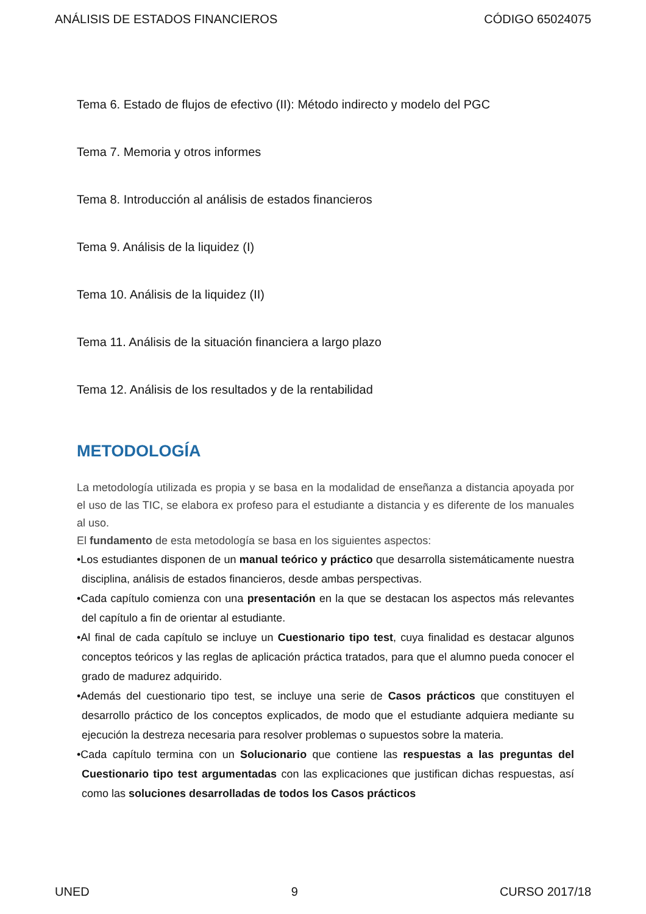ANÁLISIS DE ESTADOS FINANCIEROS CÓDIGO 65024075
Tema 6. Estado de flujos de efectivo (II): Método indirecto y modelo del PGC
Tema 7. Memoria y otros informes
Tema 8. Introducción al análisis de estados financieros
Tema 9. Análisis de la liquidez (I)
Tema 10. Análisis de la liquidez (II)
Tema 11. Análisis de la situación financiera a largo plazo
Tema 12. Análisis de los resultados y de la rentabilidad
METODOLOGÍA
La metodología utilizada es propia y se basa en la modalidad de enseñanza a distancia apoyada por el uso de las TIC, se elabora ex profeso para el estudiante a distancia y es diferente de los manuales al uso.
El fundamento de esta metodología se basa en los siguientes aspectos:
•Los estudiantes disponen de un manual teórico y práctico que desarrolla sistemáticamente nuestra disciplina, análisis de estados financieros, desde ambas perspectivas.
•Cada capítulo comienza con una presentación en la que se destacan los aspectos más relevantes del capítulo a fin de orientar al estudiante.
•Al final de cada capítulo se incluye un Cuestionario tipo test, cuya finalidad es destacar algunos conceptos teóricos y las reglas de aplicación práctica tratados, para que el alumno pueda conocer el grado de madurez adquirido.
•Además del cuestionario tipo test, se incluye una serie de Casos prácticos que constituyen el desarrollo práctico de los conceptos explicados, de modo que el estudiante adquiera mediante su ejecución la destreza necesaria para resolver problemas o supuestos sobre la materia.
•Cada capítulo termina con un Solucionario que contiene las respuestas a las preguntas del Cuestionario tipo test argumentadas con las explicaciones que justifican dichas respuestas, así como las soluciones desarrolladas de todos los Casos prácticos
UNED 9 CURSO 2017/18